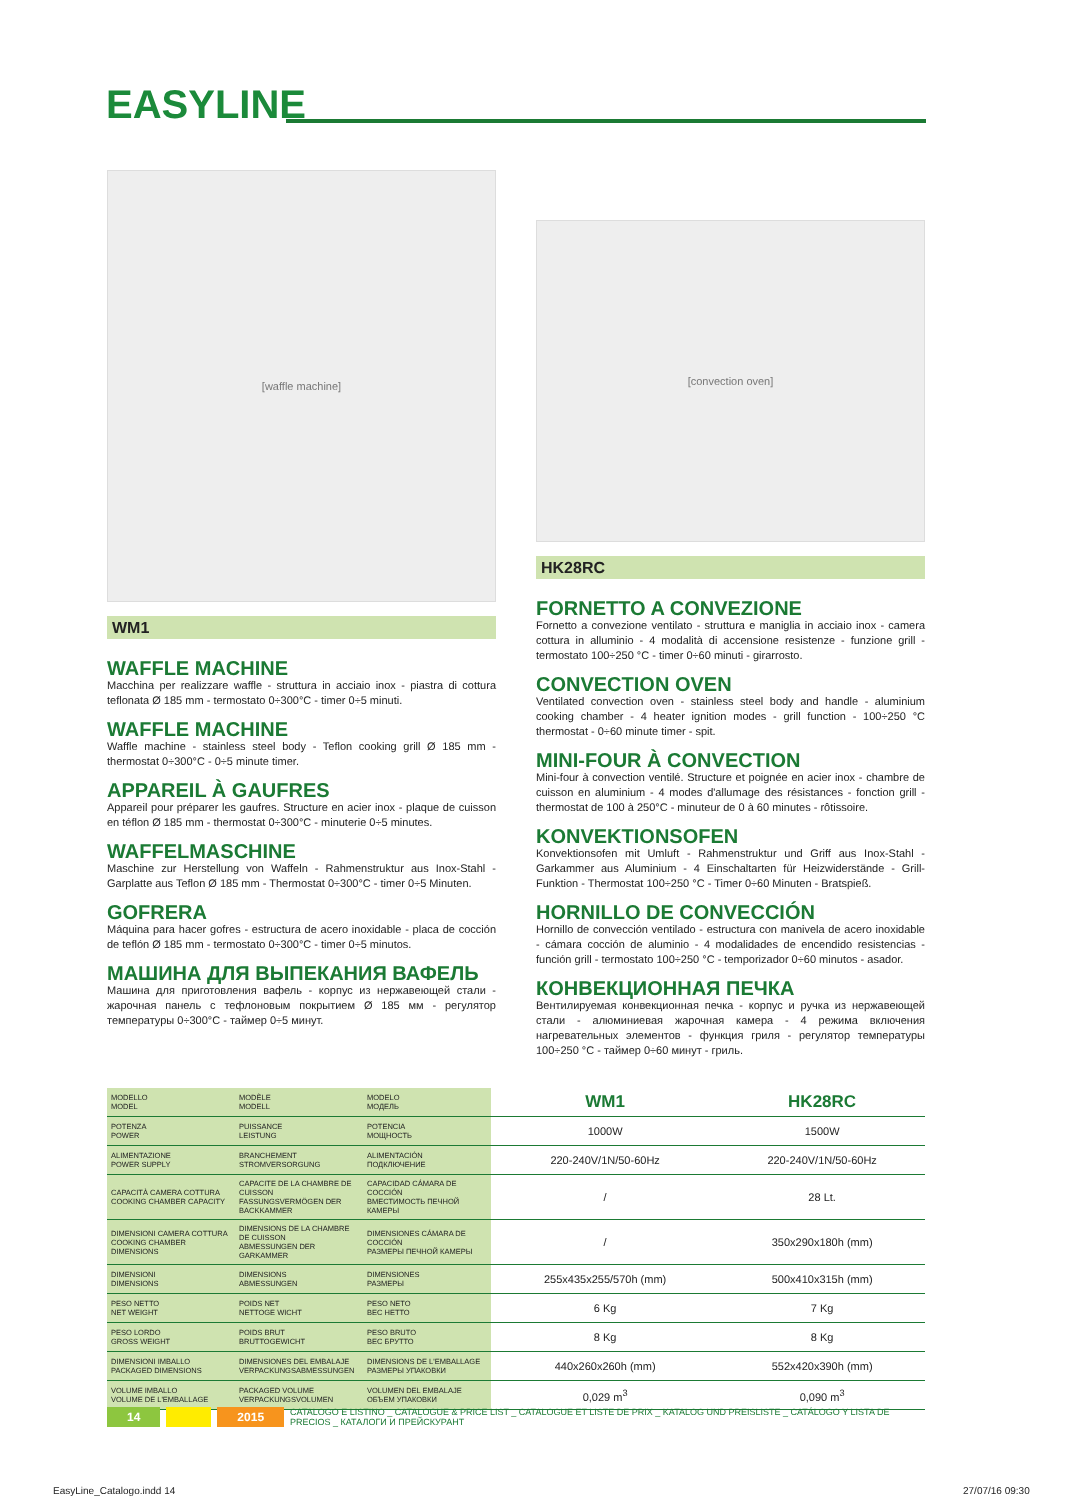EASYLINE
[waffle machine]
WM1
WAFFLE MACHINE
Macchina per realizzare waffle - struttura in acciaio inox - piastra di cottura teflonata Ø 185 mm - termostato 0÷300°C - timer 0÷5 minuti.
WAFFLE MACHINE
Waffle machine - stainless steel body - Teflon cooking grill Ø 185 mm - thermostat 0÷300°C - 0÷5 minute timer.
APPAREIL À GAUFRES
Appareil pour préparer les gaufres. Structure en acier inox - plaque de cuisson en téflon Ø 185 mm - thermostat 0÷300°C - minuterie 0÷5 minutes.
WAFFELMASCHINE
Maschine zur Herstellung von Waffeln - Rahmenstruktur aus Inox-Stahl - Garplatte aus Teflon Ø 185 mm - Thermostat 0÷300°C - timer 0÷5 Minuten.
GOFRERA
Máquina para hacer gofres - estructura de acero inoxidable - placa de cocción de teflón Ø 185 mm - termostato 0÷300°C - timer 0÷5 minutos.
МАШИНА ДЛЯ ВЫПЕКАНИЯ ВАФЕЛЬ
Машина для приготовления вафель - корпус из нержавеющей стали - жарочная панель с тефлоновым покрытием Ø 185 мм - регулятор температуры 0÷300°C - таймер 0÷5 минут.
[convection oven]
HK28RC
FORNETTO A CONVEZIONE
Fornetto a convezione ventilato - struttura e maniglia in acciaio inox - camera cottura in alluminio - 4 modalità di accensione resistenze - funzione grill - termostato 100÷250 °C - timer 0÷60 minuti - girarrosto.
CONVECTION OVEN
Ventilated convection oven - stainless steel body and handle - aluminium cooking chamber - 4 heater ignition modes - grill function - 100÷250 °C thermostat - 0÷60 minute timer - spit.
MINI-FOUR À CONVECTION
Mini-four à convection ventilé. Structure et poignée en acier inox - chambre de cuisson en aluminium - 4 modes d'allumage des résistances - fonction grill - thermostat de 100 à 250°C - minuteur de 0 à 60 minutes - rôtissoire.
KONVEKTIONSOFEN
Konvektionsofen mit Umluft - Rahmenstruktur und Griff aus Inox-Stahl - Garkammer aus Aluminium - 4 Einschaltarten für Heizwiderstände - Grill-Funktion - Thermostat 100÷250 °C - Timer 0÷60 Minuten - Bratspieß.
HORNILLO DE CONVECCIÓN
Hornillo de convección ventilado - estructura con manivela de acero inoxidable - cámara cocción de aluminio - 4 modalidades de encendido resistencias - función grill - termostato 100÷250 °C - temporizador 0÷60 minutos - asador.
КОНВЕКЦИОННАЯ ПЕЧКА
Вентилируемая конвекционная печка - корпус и ручка из нержавеющей стали - алюминиевая жарочная камера - 4 режима включения нагревательных элементов - функция гриля - регулятор температуры 100÷250 °C - таймер 0÷60 минут - гриль.
| MODELLO MODEL | MODÈLE MODELL | MODELO МОДЕЛЬ | WM1 | HK28RC |
| POTENZA POWER | PUISSANCE LEISTUNG | POTENCIA МОЩНОСТЬ | 1000W | 1500W |
| ALIMENTAZIONE POWER SUPPLY | BRANCHEMENT STROMVERSORGUNG | ALIMENTACIÓN ПОДКЛЮЧЕНИЕ | 220-240V/1N/50-60Hz | 220-240V/1N/50-60Hz |
| CAPACITÀ CAMERA COTTURA COOKING CHAMBER CAPACITY | CAPACITE DE LA CHAMBRE DE CUISSON FASSUNGSVERMÖGEN DER BACKKAMMER | CAPACIDAD CÁMARA DE COCCIÓN ВМЕСТИМОСТЬ ПЕЧНОЙ КАМЕРЫ | / | 28 Lt. |
| DIMENSIONI CAMERA COTTURA COOKING CHAMBER DIMENSIONS | DIMENSIONS DE LA CHAMBRE DE CUISSON ABMESSUNGEN DER GARKAMMER | DIMENSIONES CÁMARA DE COCCIÓN РАЗМЕРЫ ПЕЧНОЙ КАМЕРЫ | / | 350x290x180h (mm) |
| DIMENSIONI DIMENSIONS | DIMENSIONS ABMESSUNGEN | DIMENSIONES РАЗМЕРЫ | 255x435x255/570h (mm) | 500x410x315h (mm) |
| PESO NETTO NET WEIGHT | POIDS NET NETTOGE WICHT | PESO NETO ВЕС НЕТТО | 6 Kg | 7 Kg |
| PESO LORDO GROSS WEIGHT | POIDS BRUT BRUTTOGEWICHT | PESO BRUTO ВЕС БРУТТО | 8 Kg | 8 Kg |
| DIMENSIONI IMBALLO PACKAGED DIMENSIONS | DIMENSIONES DEL EMBALAJE VERPACKUNGSABMESSUNGEN | DIMENSIONS DE L'EMBALLAGE РАЗМЕРЫ УПАКОВКИ | 440x260x260h (mm) | 552x420x390h (mm) |
| VOLUME IMBALLO VOLUME DE L'EMBALLAGE | PACKAGED VOLUME VERPACKUNGSVOLUMEN | VOLUMEN DEL EMBALAJE ОБЪЕМ УПАКОВКИ | 0,029 m<sup>3</sup> | 0,090 m<sup>3</sup> |
14 2015 CATALOGO E LISTINO _ CATALOGUE & PRICE LIST _ CATALOGUE ET LISTE DE PRIX _ KATALOG UND PREISLISTE _ CATÁLOGO Y LISTA DE PRECIOS _ КАТАЛОГИ И ПРЕЙСКУРАНТ
EasyLine_Catalogo.indd 14 27/07/16 09:30